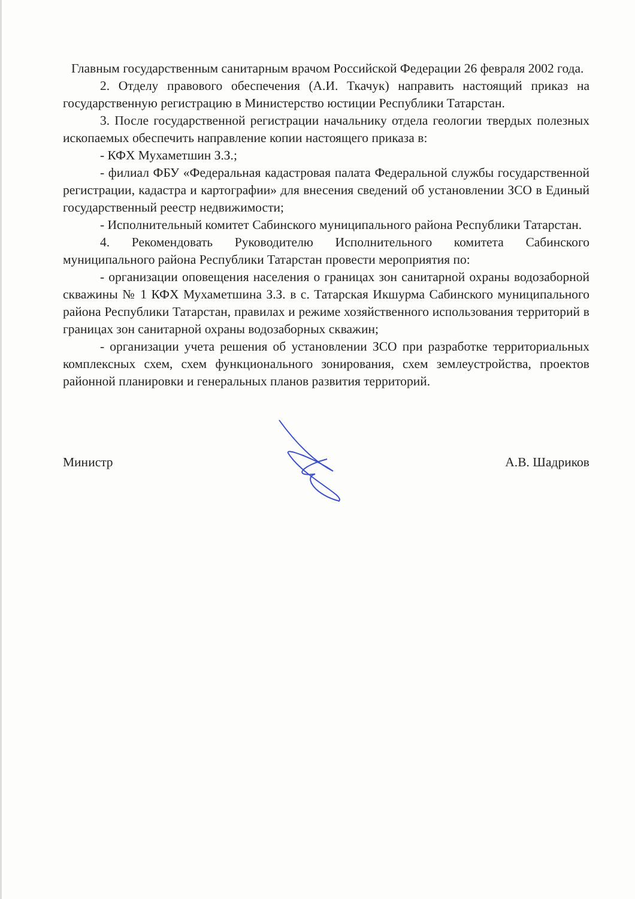Главным государственным санитарным врачом Российской Федерации 26 февраля 2002 года.
2. Отделу правового обеспечения (А.И. Ткачук) направить настоящий приказ на государственную регистрацию в Министерство юстиции Республики Татарстан.
3. После государственной регистрации начальнику отдела геологии твердых полезных ископаемых обеспечить направление копии настоящего приказа в:
- КФХ Мухаметшин З.З.;
- филиал ФБУ «Федеральная кадастровая палата Федеральной службы государственной регистрации, кадастра и картографии» для внесения сведений об установлении ЗСО в Единый государственный реестр недвижимости;
- Исполнительный комитет Сабинского муниципального района Республики Татарстан.
4. Рекомендовать Руководителю Исполнительного комитета Сабинского муниципального района Республики Татарстан провести мероприятия по:
- организации оповещения населения о границах зон санитарной охраны водозаборной скважины № 1 КФХ Мухаметшина З.З. в с. Татарская Икшурма Сабинского муниципального района Республики Татарстан, правилах и режиме хозяйственного использования территорий в границах зон санитарной охраны водозаборных скважин;
- организации учета решения об установлении ЗСО при разработке территориальных комплексных схем, схем функционального зонирования, схем землеустройства, проектов районной планировки и генеральных планов развития территорий.
Министр А.В. Шадриков